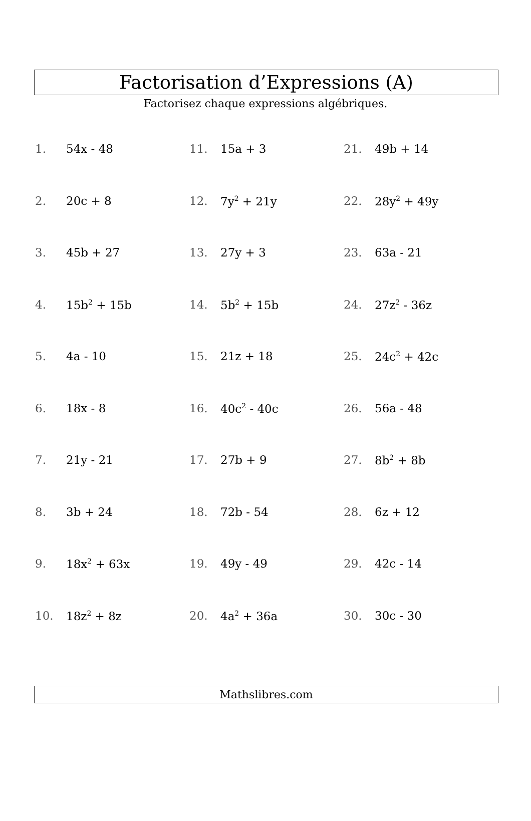Factorisation d’Expressions (A)
Factorisez chaque expressions algébriques.
| 1. | 54x - 48 | 11. | 15a + 3 | 21. | 49b + 14 |
| 2. | 20c + 8 | 12. | 7y<sup>2</sup> + 21y | 22. | 28y<sup>2</sup> + 49y |
| 3. | 45b + 27 | 13. | 27y + 3 | 23. | 63a - 21 |
| 4. | 15b<sup>2</sup> + 15b | 14. | 5b<sup>2</sup> + 15b | 24. | 27z<sup>2</sup> - 36z |
| 5. | 4a - 10 | 15. | 21z + 18 | 25. | 24c<sup>2</sup> + 42c |
| 6. | 18x - 8 | 16. | 40c<sup>2</sup> - 40c | 26. | 56a - 48 |
| 7. | 21y - 21 | 17. | 27b + 9 | 27. | 8b<sup>2</sup> + 8b |
| 8. | 3b + 24 | 18. | 72b - 54 | 28. | 6z + 12 |
| 9. | 18x<sup>2</sup> + 63x | 19. | 49y - 49 | 29. | 42c - 14 |
| 10. | 18z<sup>2</sup> + 8z | 20. | 4a<sup>2</sup> + 36a | 30. | 30c - 30 |
Mathslibres.com